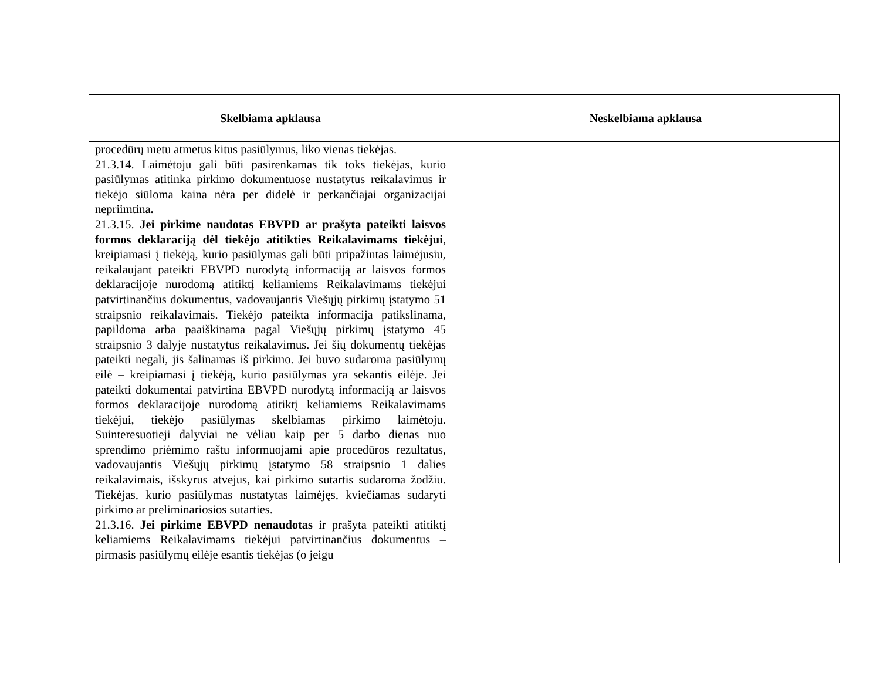| Skelbiama apklausa | Neskelbiama apklausa |
| --- | --- |
| procedūrų metu atmetus kitus pasiūlymus, liko vienas tiekėjas. 21.3.14. Laimėtoju gali būti pasirenkamas tik toks tiekėjas, kurio pasiūlymas atitinka pirkimo dokumentuose nustatytus reikalavimus ir tiekėjo siūloma kaina nėra per didelė ir perkančiajai organizacijai nepriimtina . 21.3.15. Jei pirkime naudotas EBVPD ar prašyta pateikti laisvos formos deklaraciją dėl tiekėjo atitikties Reikalavimams tiekėjui , kreipiamasi į tiekėją, kurio pasiūlymas gali būti pripažintas laimėjusiu, reikalaujant pateikti EBVPD nurodytą informaciją ar laisvos formos deklaracijoje nurodomą atitiktį keliamiems Reikalavimams tiekėjui patvirtinančius dokumentus, vadovaujantis Viešųjų pirkimų įstatymo 51 straipsnio reikalavimais. Tiekėjo pateikta informacija patikslinama, papildoma arba paaiškinama pagal Viešųjų pirkimų įstatymo 45 straipsnio 3 dalyje nustatytus reikalavimus. Jei šių dokumentų tiekėjas pateikti negali, jis šalinamas iš pirkimo. Jei buvo sudaroma pasiūlymų eilė – kreipiamasi į tiekėją, kurio pasiūlymas yra sekantis eilėje. Jei pateikti dokumentai patvirtina EBVPD nurodytą informaciją ar laisvos formos deklaracijoje nurodomą atitiktį keliamiems Reikalavimams tiekėjui, tiekėjo pasiūlymas skelbiamas pirkimo laimėtoju. Suinteresuotieji dalyviai ne vėliau kaip per 5 darbo dienas nuo sprendimo priėmimo raštu informuojami apie procedūros rezultatus, vadovaujantis Viešųjų pirkimų įstatymo 58 straipsnio 1 dalies reikalavimais, išskyrus atvejus, kai pirkimo sutartis sudaroma žodžiu. Tiekėjas, kurio pasiūlymas nustatytas laimėjęs, kviečiamas sudaryti pirkimo ar preliminariosios sutarties. 21.3.16. Jei pirkime EBVPD nenaudotas ir prašyta pateikti atitiktį keliamiems Reikalavimams tiekėjui patvirtinančius dokumentus – pirmasis pasiūlymų eilėje esantis tiekėjas (o jeigu | |